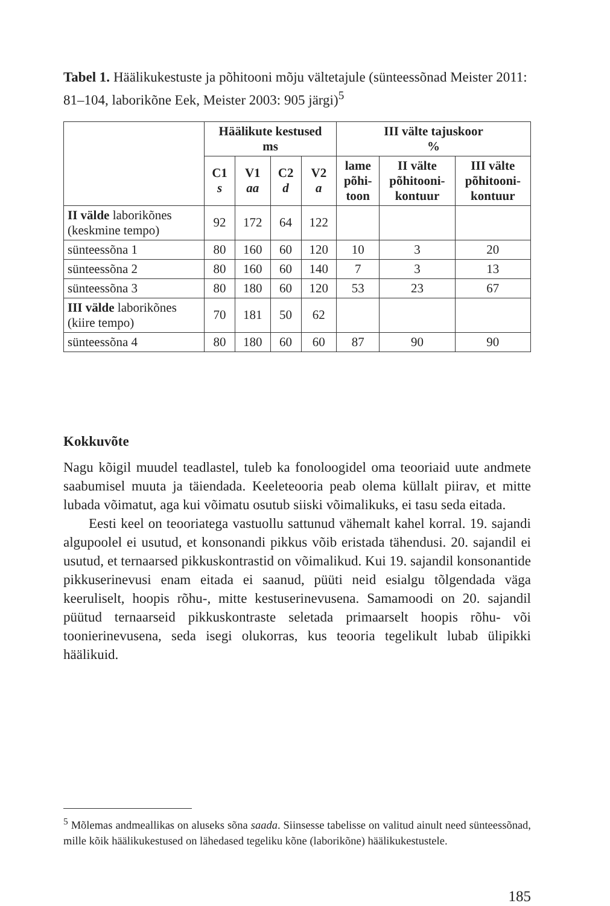Tabel 1. Häälikukestuste ja põhitooni mõju vältetajule (sünteessõnad Meister 2011: 81–104, laborikõne Eek, Meister 2003: 905 järgi)<sup>5</sup>
| | Häälikute kestused ms | | | | III välte tajuskoor % | | |
| --- | --- | --- | --- | --- | --- | --- | --- |
| | C1 s | V1 aa | C2 d | V2 a | lame põhi- toon | II välte põhitooni- kontuur | III välte põhitooni- kontuur |
| II välde laborikõnes (keskmine tempo) | 92 | 172 | 64 | 122 | | | |
| sünteessõna 1 | 80 | 160 | 60 | 120 | 10 | 3 | 20 |
| sünteessõna 2 | 80 | 160 | 60 | 140 | 7 | 3 | 13 |
| sünteessõna 3 | 80 | 180 | 60 | 120 | 53 | 23 | 67 |
| III välde laborikõnes (kiire tempo) | 70 | 181 | 50 | 62 | | | |
| sünteessõna 4 | 80 | 180 | 60 | 60 | 87 | 90 | 90 |
Kokkuvõte
Nagu kõigil muudel teadlastel, tuleb ka fonoloogidel oma teooriaid uute andmete saabumisel muuta ja täiendada. Keeleteooria peab olema küllalt piirav, et mitte lubada võimatut, aga kui võimatu osutub siiski võimalikuks, ei tasu seda eitada.
Eesti keel on teooriatega vastuollu sattunud vähemalt kahel korral. 19. sajandi algupoolel ei usutud, et konsonandi pikkus võib eristada tähendusi. 20. sajandil ei usutud, et ternaarsed pikkuskontrastid on võimalikud. Kui 19. sajandil konsonantide pikkuserinevusi enam eitada ei saanud, püüti neid esialgu tõlgendada väga keeruliselt, hoopis rõhu-, mitte kestuserinevusena. Samamoodi on 20. sajandil püütud ternaarseid pikkuskontraste seletada primaarselt hoopis rõhu- või toonierinevusena, seda isegi olukorras, kus teooria tegelikult lubab ülipikki häälikuid.
<sup>5</sup> Mõlemas andmeallikas on aluseks sõna saada. Siinsesse tabelisse on valitud ainult need sünteessõnad, mille kõik häälikukestused on lähedased tegeliku kõne (laborikõne) häälikukestustele.
185